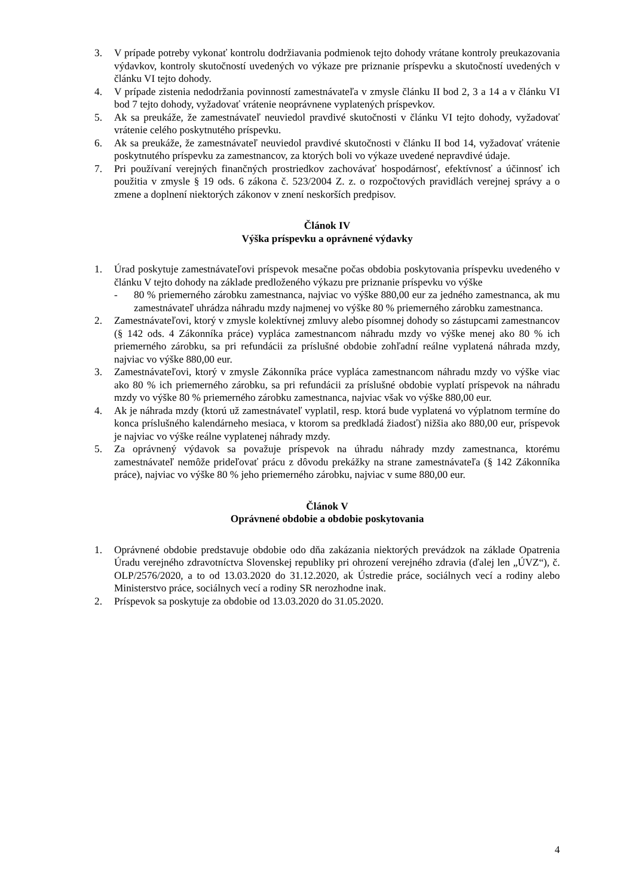3. V prípade potreby vykonať kontrolu dodržiavania podmienok tejto dohody vrátane kontroly preukazovania výdavkov, kontroly skutočností uvedených vo výkaze pre priznanie príspevku a skutočností uvedených v článku VI tejto dohody.
4. V prípade zistenia nedodržania povinností zamestnávateľa v zmysle článku II bod 2, 3 a 14 a v článku VI bod 7 tejto dohody, vyžadovať vrátenie neoprávnene vyplatených príspevkov.
5. Ak sa preukáže, že zamestnávateľ neuviedol pravdivé skutočnosti v článku VI tejto dohody, vyžadovať vrátenie celého poskytnutého príspevku.
6. Ak sa preukáže, že zamestnávateľ neuviedol pravdivé skutočnosti v článku II bod 14, vyžadovať vrátenie poskytnutého príspevku za zamestnancov, za ktorých boli vo výkaze uvedené nepravdivé údaje.
7. Pri používaní verejných finančných prostriedkov zachovávať hospodárnosť, efektívnosť a účinnosť ich použitia v zmysle § 19 ods. 6 zákona č. 523/2004 Z. z. o rozpočtových pravidlách verejnej správy a o zmene a doplnení niektorých zákonov v znení neskorších predpisov.
Článok IV
Výška príspevku a oprávnené výdavky
1. Úrad poskytuje zamestnávateľovi príspevok mesačne počas obdobia poskytovania príspevku uvedeného v článku V tejto dohody na základe predloženého výkazu pre priznanie príspevku vo výške
- 80 % priemerného zárobku zamestnanca, najviac vo výške 880,00 eur za jedného zamestnanca, ak mu zamestnávateľ uhrádza náhradu mzdy najmenej vo výške 80 % priemerného zárobku zamestnanca.
2. Zamestnávateľovi, ktorý v zmysle kolektívnej zmluvy alebo písomnej dohody so zástupcami zamestnancov (§ 142 ods. 4 Zákonníka práce) vypláca zamestnancom náhradu mzdy vo výške menej ako 80 % ich priemerného zárobku, sa pri refundácii za príslušné obdobie zohľadní reálne vyplatená náhrada mzdy, najviac vo výške 880,00 eur.
3. Zamestnávateľovi, ktorý v zmysle Zákonníka práce vypláca zamestnancom náhradu mzdy vo výške viac ako 80 % ich priemerného zárobku, sa pri refundácii za príslušné obdobie vyplatí príspevok na náhradu mzdy vo výške 80 % priemerného zárobku zamestnanca, najviac však vo výške 880,00 eur.
4. Ak je náhrada mzdy (ktorú už zamestnávateľ vyplatil, resp. ktorá bude vyplatená vo výplatnom termíne do konca príslušného kalendárneho mesiaca, v ktorom sa predkladá žiadosť) nižšia ako 880,00 eur, príspevok je najviac vo výške reálne vyplatenej náhrady mzdy.
5. Za oprávnený výdavok sa považuje príspevok na úhradu náhrady mzdy zamestnanca, ktorému zamestnávateľ nemôže prideľovať prácu z dôvodu prekážky na strane zamestnávateľa (§ 142 Zákonníka práce), najviac vo výške 80 % jeho priemerného zárobku, najviac v sume 880,00 eur.
Článok V
Oprávnené obdobie a obdobie poskytovania
1. Oprávnené obdobie predstavuje obdobie odo dňa zakázania niektorých prevádzok na základe Opatrenia Úradu verejného zdravotníctva Slovenskej republiky pri ohrození verejného zdravia (ďalej len „ÚVZ“), č. OLP/2576/2020, a to od 13.03.2020 do 31.12.2020, ak Ústredie práce, sociálnych vecí a rodiny alebo Ministerstvo práce, sociálnych vecí a rodiny SR nerozhodne inak.
2. Príspevok sa poskytuje za obdobie od 13.03.2020 do 31.05.2020.
4